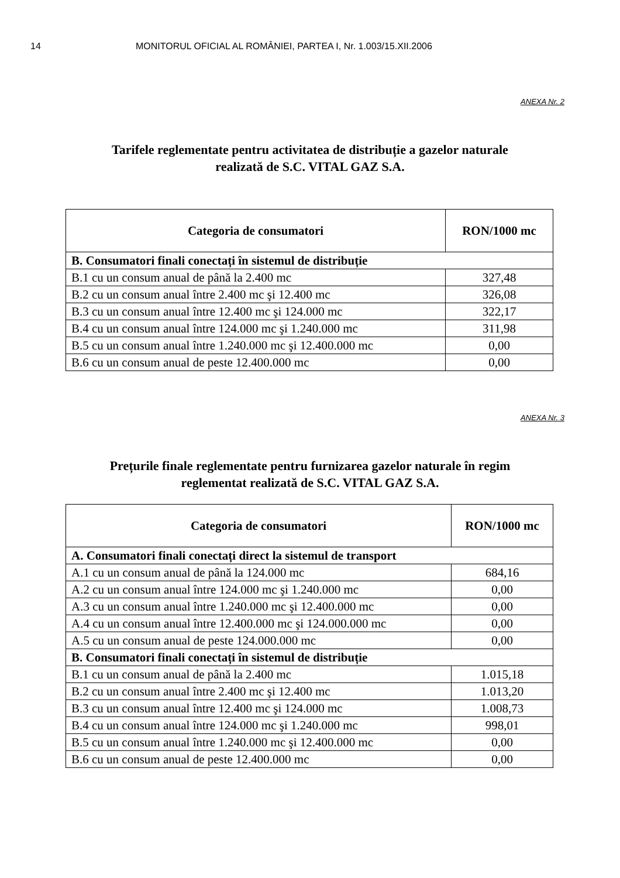14 MONITORUL OFICIAL AL ROMÂNIEI, PARTEA I, Nr. 1.003/15.XII.2006
ANEXA Nr. 2
Tarifele reglementate pentru activitatea de distribuție a gazelor naturale
realizată de S.C. VITAL GAZ S.A.
| Categoria de consumatori | RON/1000 mc |
| --- | --- |
| B. Consumatori finali conectați în sistemul de distribuție | |
| B.1 cu un consum anual de până la 2.400 mc | 327,48 |
| B.2 cu un consum anual între 2.400 mc şi 12.400 mc | 326,08 |
| B.3 cu un consum anual între 12.400 mc şi 124.000 mc | 322,17 |
| B.4 cu un consum anual între 124.000 mc şi 1.240.000 mc | 311,98 |
| B.5 cu un consum anual între 1.240.000 mc şi 12.400.000 mc | 0,00 |
| B.6 cu un consum anual de peste 12.400.000 mc | 0,00 |
ANEXA Nr. 3
Prețurile finale reglementate pentru furnizarea gazelor naturale în regim
reglementat realizată de S.C. VITAL GAZ S.A.
| Categoria de consumatori | RON/1000 mc |
| --- | --- |
| A. Consumatori finali conectați direct la sistemul de transport | |
| A.1 cu un consum anual de până la 124.000 mc | 684,16 |
| A.2 cu un consum anual între 124.000 mc şi 1.240.000 mc | 0,00 |
| A.3 cu un consum anual între 1.240.000 mc şi 12.400.000 mc | 0,00 |
| A.4 cu un consum anual între 12.400.000 mc şi 124.000.000 mc | 0,00 |
| A.5 cu un consum anual de peste 124.000.000 mc | 0,00 |
| B. Consumatori finali conectați în sistemul de distribuție | |
| B.1 cu un consum anual de până la 2.400 mc | 1.015,18 |
| B.2 cu un consum anual între 2.400 mc şi 12.400 mc | 1.013,20 |
| B.3 cu un consum anual între 12.400 mc şi 124.000 mc | 1.008,73 |
| B.4 cu un consum anual între 124.000 mc şi 1.240.000 mc | 998,01 |
| B.5 cu un consum anual între 1.240.000 mc şi 12.400.000 mc | 0,00 |
| B.6 cu un consum anual de peste 12.400.000 mc | 0,00 |